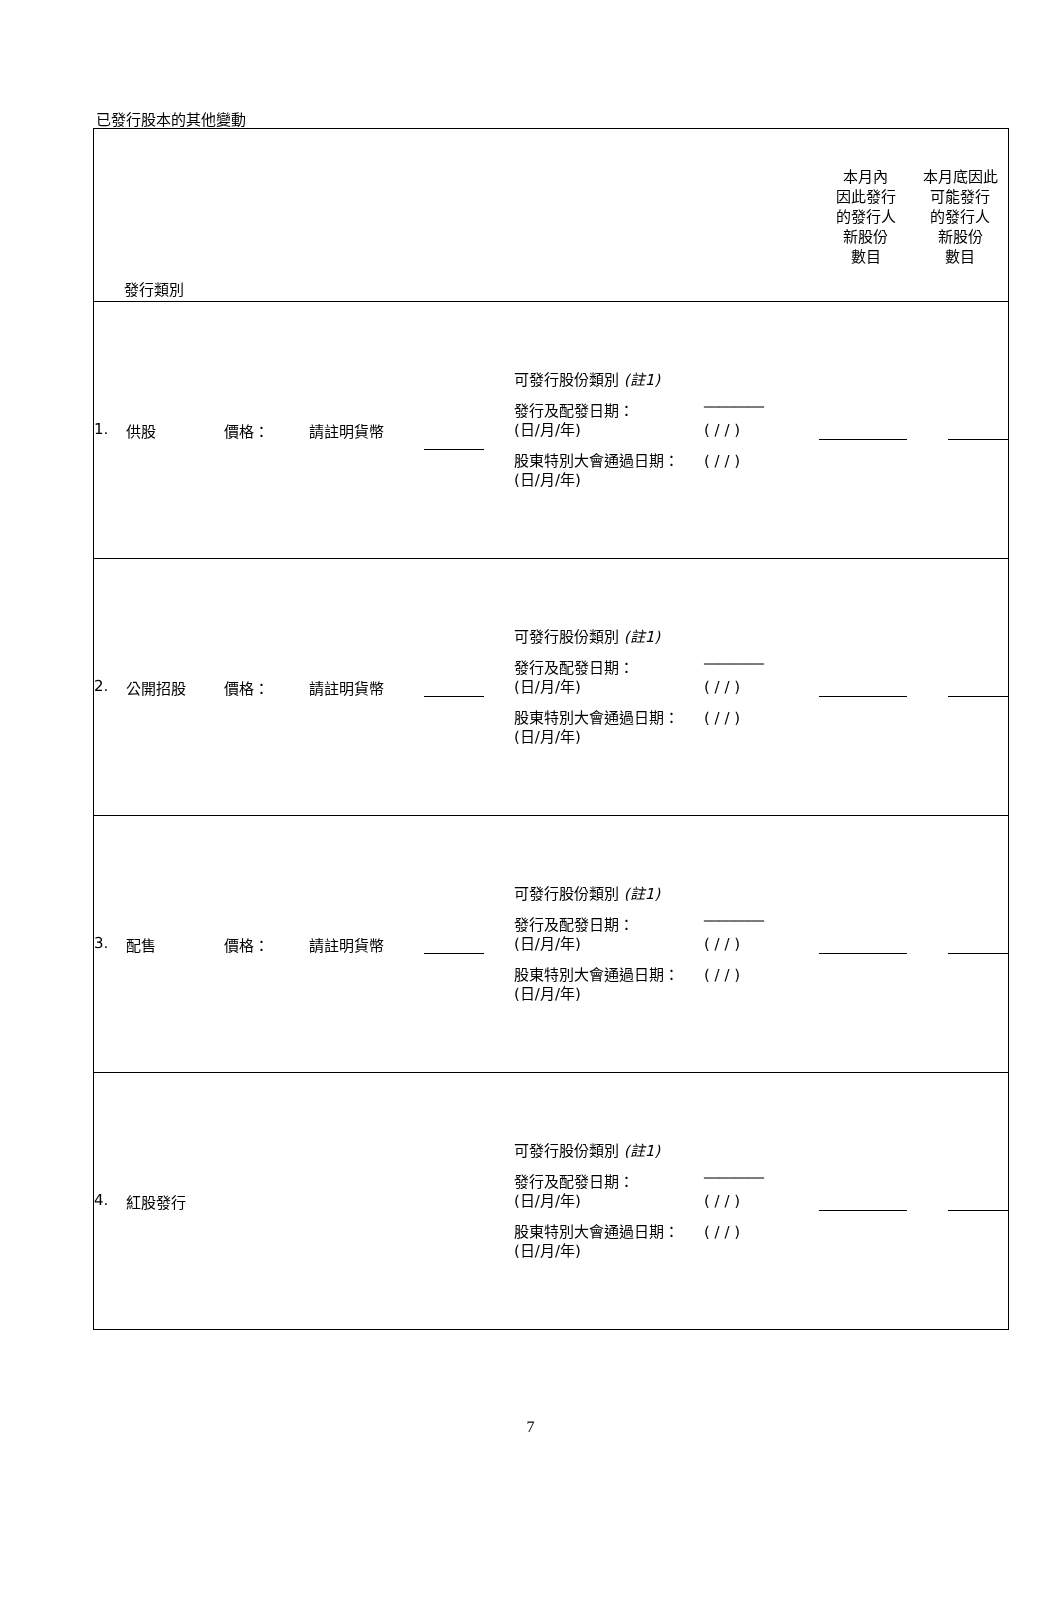已發行股本的其他變動
| 發行類別 | 本月內 因此發行 的發行人 新股份 數目 | 本月底因此 可能發行 的發行人 新股份 數目 |
| 1. 供股 價格： 請註明貨幣 可發行股份類別 (註1) 發行及配發日期： (日/月/年) 股東特別大會通過日期： (日/月/年) ________ ( / / ) ( / / ) | | |
| 2. 公開招股 價格： 請註明貨幣 可發行股份類別 (註1) 發行及配發日期： (日/月/年) 股東特別大會通過日期： (日/月/年) ________ ( / / ) ( / / ) | | |
| 3. 配售 價格： 請註明貨幣 可發行股份類別 (註1) 發行及配發日期： (日/月/年) 股東特別大會通過日期： (日/月/年) ________ ( / / ) ( / / ) | | |
| 4. 紅股發行 可發行股份類別 (註1) 發行及配發日期： (日/月/年) 股東特別大會通過日期： (日/月/年) ________ ( / / ) ( / / ) | | |
7